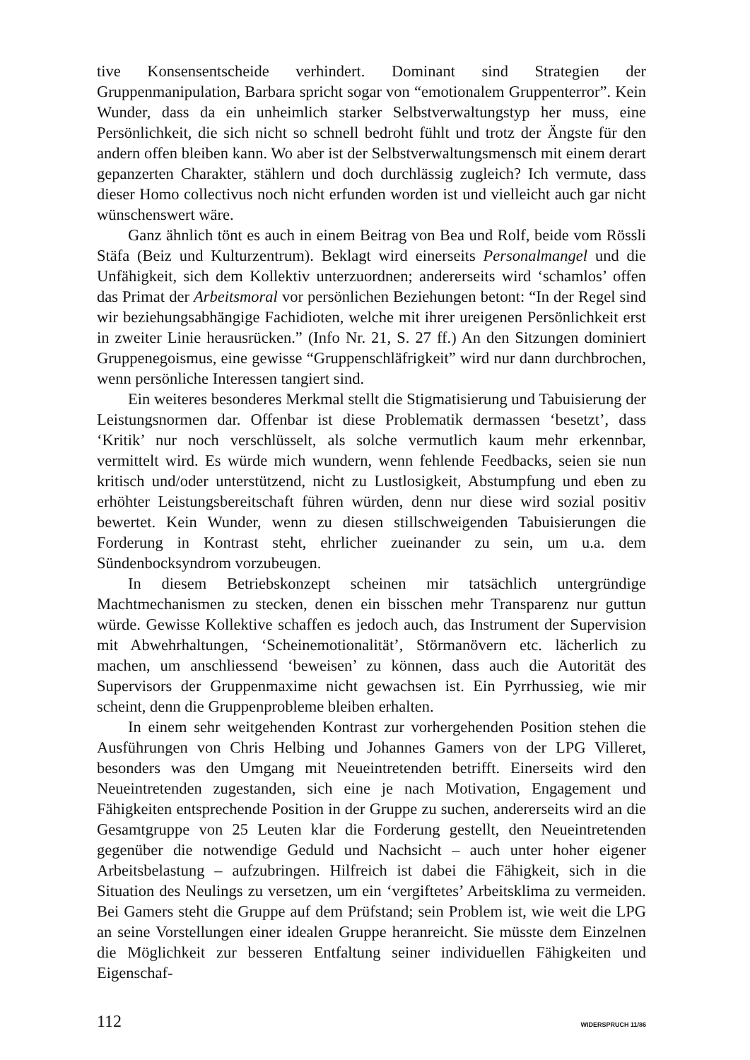tive Konsensentscheide verhindert. Dominant sind Strategien der Gruppenmanipulation, Barbara spricht sogar von “emotionalem Gruppenterror”. Kein Wunder, dass da ein unheimlich starker Selbstverwaltungstyp her muss, eine Persönlichkeit, die sich nicht so schnell bedroht fühlt und trotz der Ängste für den andern offen bleiben kann. Wo aber ist der Selbstverwaltungsmensch mit einem derart gepanzerten Charakter, stählern und doch durchlässig zugleich? Ich vermute, dass dieser Homo collectivus noch nicht erfunden worden ist und vielleicht auch gar nicht wünschenswert wäre.
Ganz ähnlich tönt es auch in einem Beitrag von Bea und Rolf, beide vom Rössli Stäfa (Beiz und Kulturzentrum). Beklagt wird einerseits Personalmangel und die Unfähigkeit, sich dem Kollektiv unterzuordnen; andererseits wird ‘schamlos’ offen das Primat der Arbeitsmoral vor persönlichen Beziehungen betont: “In der Regel sind wir beziehungsabhängige Fachidioten, welche mit ihrer ureigenen Persönlichkeit erst in zweiter Linie herausrücken.” (Info Nr. 21, S. 27 ff.) An den Sitzungen dominiert Gruppenegoismus, eine gewisse “Gruppenschläfrigkeit” wird nur dann durchbrochen, wenn persönliche Interessen tangiert sind.
Ein weiteres besonderes Merkmal stellt die Stigmatisierung und Tabuisierung der Leistungsnormen dar. Offenbar ist diese Problematik dermassen ‘besetzt’, dass ‘Kritik’ nur noch verschlüsselt, als solche vermutlich kaum mehr erkennbar, vermittelt wird. Es würde mich wundern, wenn fehlende Feedbacks, seien sie nun kritisch und/oder unterstützend, nicht zu Lustlosigkeit, Abstumpfung und eben zu erhöhter Leistungsbereitschaft führen würden, denn nur diese wird sozial positiv bewertet. Kein Wunder, wenn zu diesen stillschweigenden Tabuisierungen die Forderung in Kontrast steht, ehrlicher zueinander zu sein, um u.a. dem Sündenbocksyndrom vorzubeugen.
In diesem Betriebskonzept scheinen mir tatsächlich untergründige Machtmechanismen zu stecken, denen ein bisschen mehr Transparenz nur guttun würde. Gewisse Kollektive schaffen es jedoch auch, das Instrument der Supervision mit Abwehrhaltungen, ‘Scheinemotionalität’, Störmanövern etc. lächerlich zu machen, um anschliessend ‘beweisen’ zu können, dass auch die Autorität des Supervisors der Gruppenmaxime nicht gewachsen ist. Ein Pyrrhussieg, wie mir scheint, denn die Gruppenprobleme bleiben erhalten.
In einem sehr weitgehenden Kontrast zur vorhergehenden Position stehen die Ausführungen von Chris Helbing und Johannes Gamers von der LPG Villeret, besonders was den Umgang mit Neueintretenden betrifft. Einerseits wird den Neueintretenden zugestanden, sich eine je nach Motivation, Engagement und Fähigkeiten entsprechende Position in der Gruppe zu suchen, andererseits wird an die Gesamtgruppe von 25 Leuten klar die Forderung gestellt, den Neueintretenden gegenüber die notwendige Geduld und Nachsicht – auch unter hoher eigener Arbeitsbelastung – aufzubringen. Hilfreich ist dabei die Fähigkeit, sich in die Situation des Neulings zu versetzen, um ein ‘vergiftetes’ Arbeitsklima zu vermeiden. Bei Gamers steht die Gruppe auf dem Prüfstand; sein Problem ist, wie weit die LPG an seine Vorstellungen einer idealen Gruppe heranreicht. Sie müsste dem Einzelnen die Möglichkeit zur besseren Entfaltung seiner individuellen Fähigkeiten und Eigenschaf-
112 WIDERSPRUCH 11/86